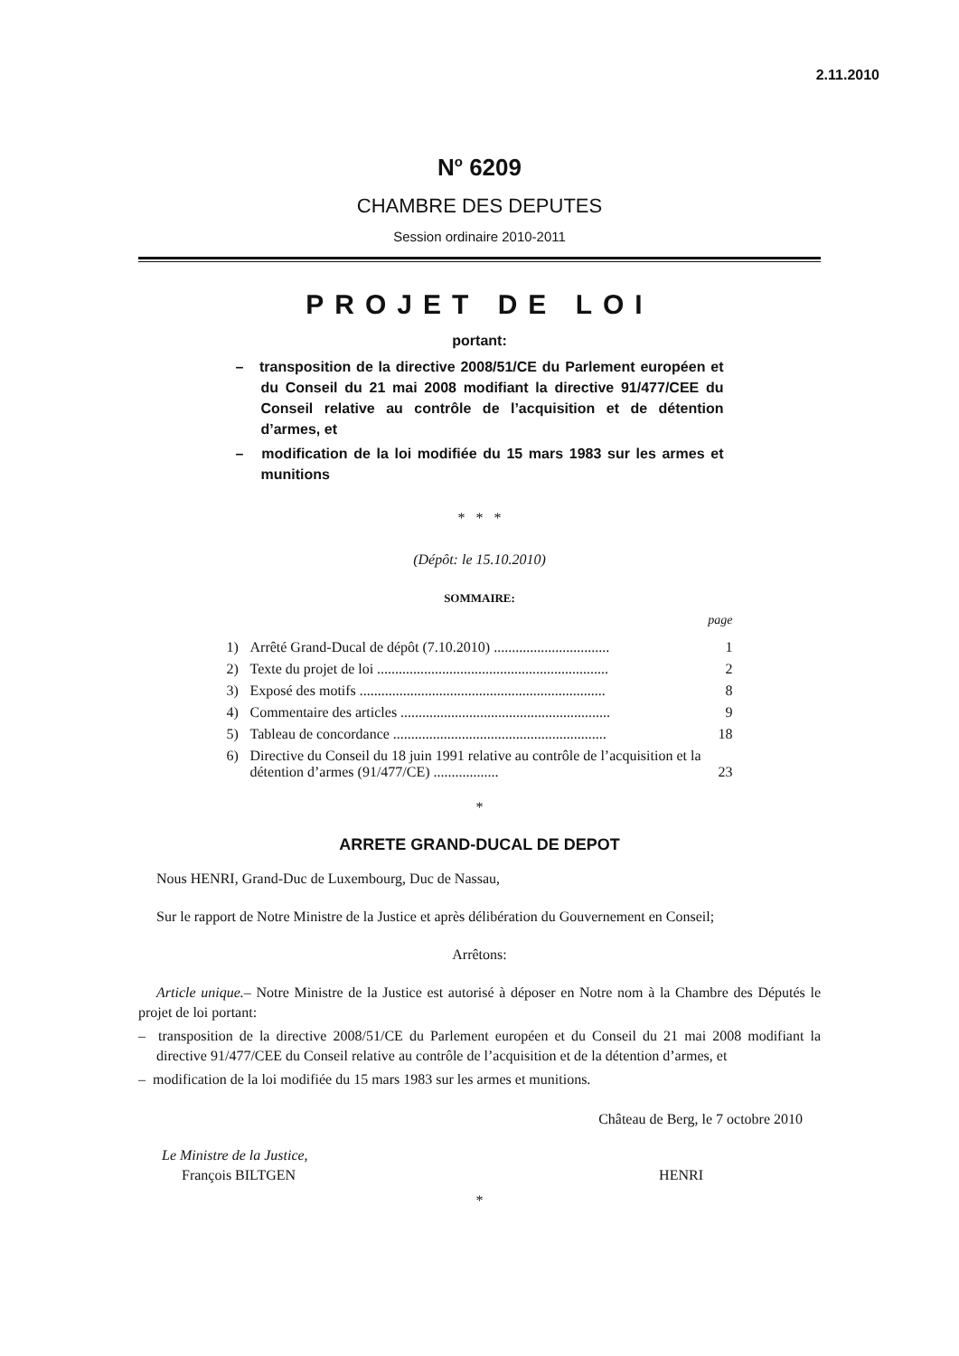2.11.2010
N<sup>o</sup> 6209
CHAMBRE DES DEPUTES
Session ordinaire 2010-2011
PROJET DE LOI
portant:
– transposition de la directive 2008/51/CE du Parlement européen et du Conseil du 21 mai 2008 modifiant la directive 91/477/CEE du Conseil relative au contrôle de l’acquisition et de détention d’armes, et
– modification de la loi modifiée du 15 mars 1983 sur les armes et munitions
* * *
(Dépôt: le 15.10.2010)
SOMMAIRE:
page
| 1) | Arrêté Grand-Ducal de dépôt (7.10.2010) ................................ | 1 |
| 2) | Texte du projet de loi ................................................................ | 2 |
| 3) | Exposé des motifs .................................................................... | 8 |
| 4) | Commentaire des articles .......................................................... | 9 |
| 5) | Tableau de concordance ........................................................... | 18 |
| 6) | Directive du Conseil du 18 juin 1991 relative au contrôle de l’acquisition et la détention d’armes (91/477/CE) .................. | 23 |
*
ARRETE GRAND-DUCAL DE DEPOT
Nous HENRI, Grand-Duc de Luxembourg, Duc de Nassau,
Sur le rapport de Notre Ministre de la Justice et après délibération du Gouvernement en Conseil;
Arrêtons:
Article unique.– Notre Ministre de la Justice est autorisé à déposer en Notre nom à la Chambre des Députés le projet de loi portant:
– transposition de la directive 2008/51/CE du Parlement européen et du Conseil du 21 mai 2008 modifiant la directive 91/477/CEE du Conseil relative au contrôle de l’acquisition et de la détention d’armes, et
– modification de la loi modifiée du 15 mars 1983 sur les armes et munitions.
Château de Berg, le 7 octobre 2010
Le Ministre de la Justice,
François BILTGEN HENRI
*